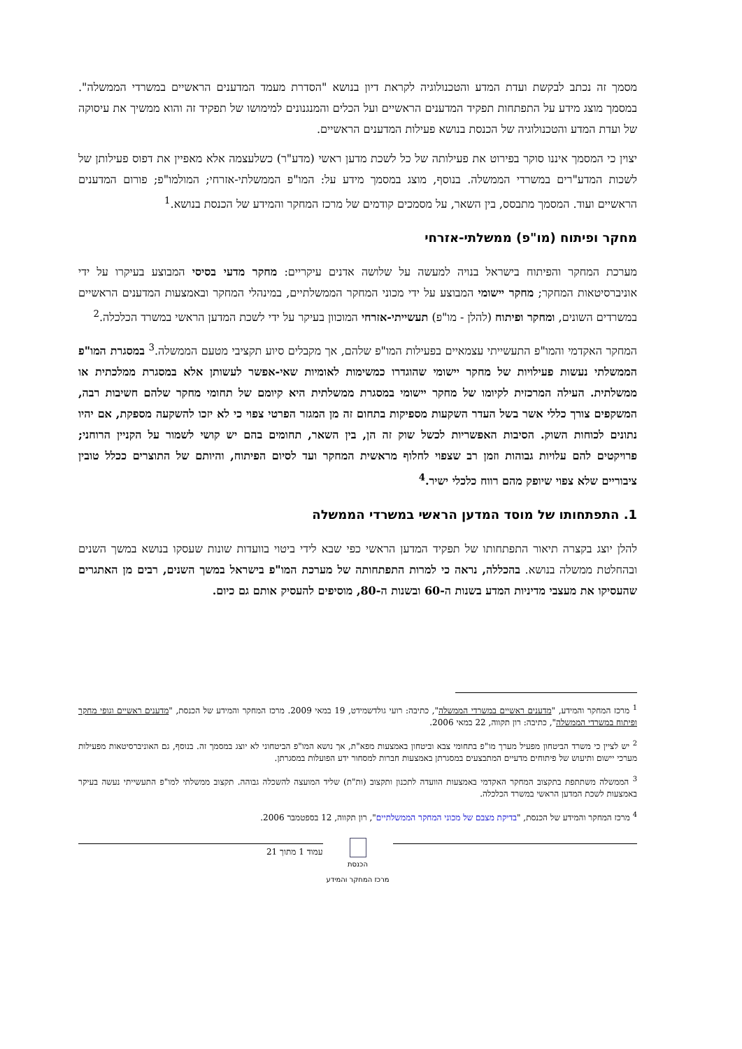מסמך זה נכתב לבקשת ועדת המדע והטכנולוגיה לקראת דיון בנושא "הסדרת מעמד המדענים הראשיים במשרדי הממשלה". במסמך מוצג מידע על התפתחות תפקיד המדענים הראשיים ועל הכלים והמנגנונים למימושו של תפקיד זה והוא ממשיך את עיסוקה של ועדת המדע והטכנולוגיה של הכנסת בנושא פעילות המדענים הראשיים.
יצוין כי המסמך איננו סוקר בפירוט את פעילותה של כל לשכת מדען ראשי (מדע"ר) כשלעצמה אלא מאפיין את דפוס פעילותן של לשכות המדע"רים במשרדי הממשלה. בנוסף, מוצג במסמך מידע על: המו"פ הממשלתי-אזרחי; המולמו"פ; פורום המדענים הראשיים ועוד. המסמך מתבסס, בין השאר, על מסמכים קודמים של מרכז המחקר והמידע של הכנסת בנושא.<sup>1</sup>
מחקר ופיתוח (מו"פ) ממשלתי-אזרחי
מערכת המחקר והפיתוח בישראל בנויה למעשה על שלושה אדנים עיקריים: מחקר מדעי בסיסי המבוצע בעיקרו על ידי אוניברסיטאות המחקר; מחקר יישומי המבוצע על ידי מכוני המחקר הממשלתיים, במינהלי המחקר ובאמצעות המדענים הראשיים במשרדים השונים, ומחקר ופיתוח (להלן - מו"פ) תעשייתי-אזרחי המוכוון בעיקר על ידי לשכת המדען הראשי במשרד הכלכלה.<sup>2</sup>
המחקר האקדמי והמו"פ התעשייתי עצמאיים בפעילות המו"פ שלהם, אך מקבלים סיוע תקציבי מטעם הממשלה.<sup>3</sup> במסגרת המו"פ הממשלתי נעשות פעילויות של מחקר יישומי שהוגדרו כמשימות לאומיות שאי-אפשר לעשותן אלא במסגרת ממלכתית או ממשלתית. העילה המרכזית לקיומו של מחקר יישומי במסגרת ממשלתית היא קיומם של תחומי מחקר שלהם חשיבות רבה, המשקפים צורך כללי אשר בשל העדר השקעות מספיקות בתחום זה מן המגזר הפרטי צפוי כי לא יזכו להשקעה מספקת, אם יהיו נתונים לכוחות השוק. הסיבות האפשריות לכשל שוק זה הן, בין השאר, תחומים בהם יש קושי לשמור על הקניין הרוחני; פרויקטים להם עלויות גבוהות וזמן רב שצפוי לחלוף מראשית המחקר ועד לסיום הפיתוח, והיותם של התוצרים ככלל טובין ציבוריים שלא צפוי שיופק מהם רווח כלכלי ישיר.<sup>4</sup>
1. התפתחותו של מוסד המדען הראשי במשרדי הממשלה
להלן יוצג בקצרה תיאור התפתחותו של תפקיד המדען הראשי כפי שבא לידי ביטוי בוועדות שונות שעסקו בנושא במשך השנים ובהחלטת ממשלה בנושא. בהכללה, נראה כי למרות התפתחותה של מערכת המו"פ בישראל במשך השנים, רבים מן האתגרים שהעסיקו את מעצבי מדיניות המדע בשנות ה-60 ובשנות ה-80, מוסיפים להעסיק אותם גם כיום.
<sup>1</sup> מרכז המחקר והמידע, "מדענים ראשיים במשרדי הממשלה", כתיבה: רועי גולדשמידט, 19 במאי 2009. מרכז המחקר והמידע של הכנסת, "מדענים ראשיים וגופי מחקר ופיתוח במשרדי הממשלה", כתיבה: רון תקווה, 22 במאי 2006.
<sup>2</sup> יש לציין כי משרד הביטחון מפעיל מערך מו"פ בתחומי צבא וביטחון באמצעות מפא"ת, אך נושא המו"פ הביטחוני לא יוצג במסמך זה. בנוסף, גם האוניברסיטאות מפעילות מערכי יישום ותיעוש של פיתוחים מדעיים המתבצעים במסגרתן באמצעות חברות למסחור ידע הפועלות במסגרתן.
<sup>3</sup> הממשלה משתתפת בתקצוב המחקר האקדמי באמצעות הוועדה לתכנון ותקצוב (ות"ת) שליד המועצה להשכלה גבוהה. תקצוב ממשלתי למו"פ התעשייתי נעשה בעיקר באמצעות לשכת המדען הראשי במשרד הכלכלה.
<sup>4</sup> מרכז המחקר והמידע של הכנסת, "בדיקת מצבם של מכוני המחקר הממשלתיים", רון תקווה, 12 בספטמבר 2006.
הכנסת
מרכז המחקר והמידע
עמוד 1 מתוך 21